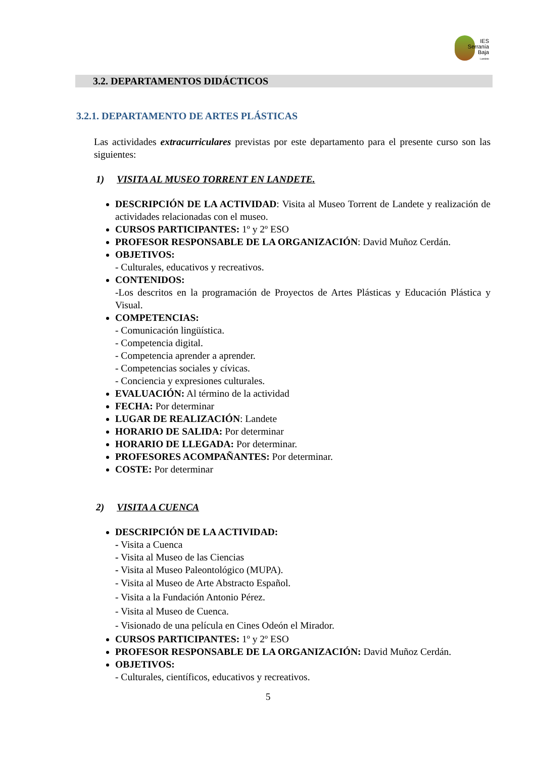IES
Serranía
Baja
Landete
3.2. DEPARTAMENTOS DIDÁCTICOS
3.2.1. DEPARTAMENTO DE ARTES PLÁSTICAS
Las actividades extracurriculares previstas por este departamento para el presente curso son las siguientes:
1) VISITA AL MUSEO TORRENT EN LANDETE.
DESCRIPCIÓN DE LA ACTIVIDAD: Visita al Museo Torrent de Landete y realización de actividades relacionadas con el museo.
CURSOS PARTICIPANTES: 1º y 2º ESO
PROFESOR RESPONSABLE DE LA ORGANIZACIÓN: David Muñoz Cerdán.
OBJETIVOS:
- Culturales, educativos y recreativos.
CONTENIDOS:
-Los descritos en la programación de Proyectos de Artes Plásticas y Educación Plástica y Visual.
COMPETENCIAS:
- Comunicación lingüística.
- Competencia digital.
- Competencia aprender a aprender.
- Competencias sociales y cívicas.
- Conciencia y expresiones culturales.
EVALUACIÓN: Al término de la actividad
FECHA: Por determinar
LUGAR DE REALIZACIÓN: Landete
HORARIO DE SALIDA: Por determinar
HORARIO DE LLEGADA: Por determinar.
PROFESORES ACOMPAÑANTES: Por determinar.
COSTE: Por determinar
2) VISITA A CUENCA
DESCRIPCIÓN DE LA ACTIVIDAD:
- Visita a Cuenca
- Visita al Museo de las Ciencias
- Visita al Museo Paleontológico (MUPA).
- Visita al Museo de Arte Abstracto Español.
- Visita a la Fundación Antonio Pérez.
- Visita al Museo de Cuenca.
- Visionado de una película en Cines Odeón el Mirador.
CURSOS PARTICIPANTES: 1º y 2º ESO
PROFESOR RESPONSABLE DE LA ORGANIZACIÓN: David Muñoz Cerdán.
OBJETIVOS:
- Culturales, científicos, educativos y recreativos.
5